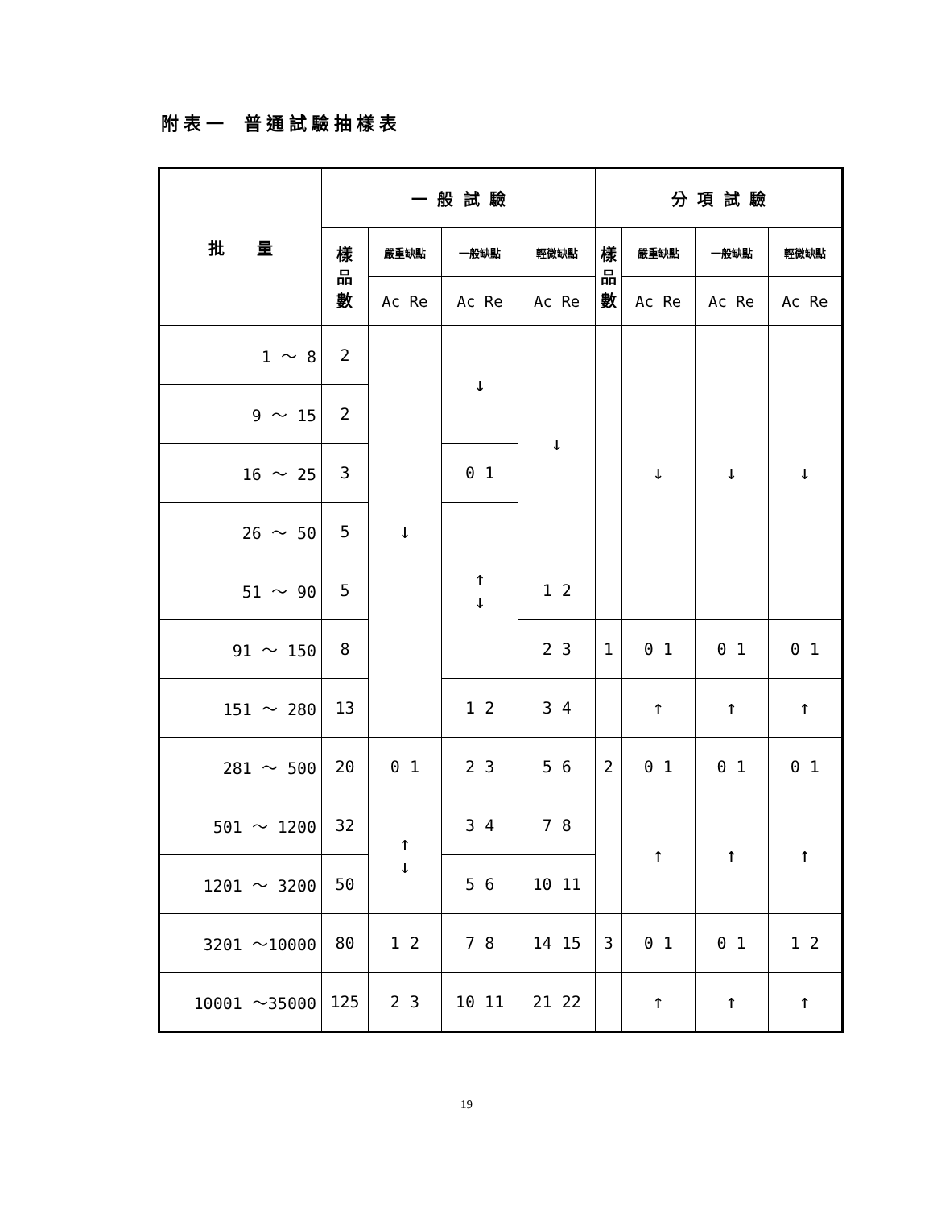附表一 普通試驗抽樣表
| 批 量 | 一 般 試 驗 | | | | 分 項 試 驗 | | | |
| --- | --- | --- | --- | --- | --- | --- | --- | --- |
| | 樣 品 數 | 嚴重缺點 | 一般缺點 | 輕微缺點 | 樣 品 數 | 嚴重缺點 | 一般缺點 | 輕微缺點 |
| | | Ac Re | Ac Re | Ac Re | | Ac Re | Ac Re | Ac Re |
| 1 ～ 8 | 2 | ↓ | ↓ | ↓ | | ↓ | ↓ | ↓ |
| 9 ～ 15 | 2 | | | | | | | |
| 16 ～ 25 | 3 | | 0 1 | | | | | |
| 26 ～ 50 | 5 | | ↑ ↓ | | | | | |
| 51 ～ 90 | 5 | | | 1 2 | | | | |
| 91 ～ 150 | 8 | | | 2 3 | 1 | 0 1 | 0 1 | 0 1 |
| 151 ～ 280 | 13 | | 1 2 | 3 4 | | ↑ | ↑ | ↑ |
| 281 ～ 500 | 20 | 0 1 | 2 3 | 5 6 | 2 | 0 1 | 0 1 | 0 1 |
| 501 ～ 1200 | 32 | ↑ ↓ | 3 4 | 7 8 | | ↑ | ↑ | ↑ |
| 1201 ～ 3200 | 50 | | 5 6 | 10 11 | | | | |
| 3201 ～10000 | 80 | 1 2 | 7 8 | 14 15 | 3 | 0 1 | 0 1 | 1 2 |
| 10001 ～35000 | 125 | 2 3 | 10 11 | 21 22 | | ↑ | ↑ | ↑ |
19